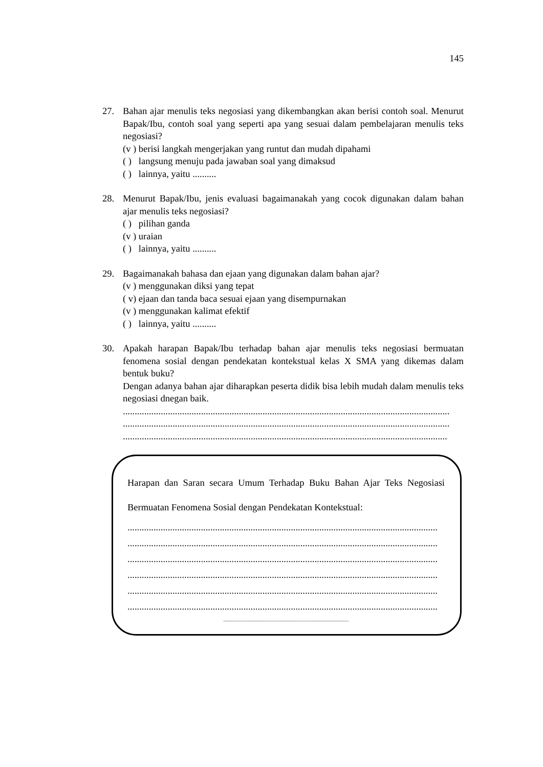145
27. Bahan ajar menulis teks negosiasi yang dikembangkan akan berisi contoh soal. Menurut Bapak/Ibu, contoh soal yang seperti apa yang sesuai dalam pembelajaran menulis teks negosiasi?
(v ) berisi langkah mengerjakan yang runtut dan mudah dipahami
( ) langsung menuju pada jawaban soal yang dimaksud
( ) lainnya, yaitu ..........
28. Menurut Bapak/Ibu, jenis evaluasi bagaimanakah yang cocok digunakan dalam bahan ajar menulis teks negosiasi?
( ) pilihan ganda
(v ) uraian
( ) lainnya, yaitu ..........
29. Bagaimanakah bahasa dan ejaan yang digunakan dalam bahan ajar?
(v ) menggunakan diksi yang tepat
( v) ejaan dan tanda baca sesuai ejaan yang disempurnakan
(v ) menggunakan kalimat efektif
( ) lainnya, yaitu ..........
30. Apakah harapan Bapak/Ibu terhadap bahan ajar menulis teks negosiasi bermuatan fenomena sosial dengan pendekatan kontekstual kelas X SMA yang dikemas dalam bentuk buku?
Dengan adanya bahan ajar diharapkan peserta didik bisa lebih mudah dalam menulis teks negosiasi dnegan baik.
..........................................................................................................................................
..........................................................................................................................................
.........................................................................................................................................
Harapan dan Saran secara Umum Terhadap Buku Bahan Ajar Teks Negosiasi Bermuatan Fenomena Sosial dengan Pendekatan Kontekstual:
...................................................................................................................................
...................................................................................................................................
...................................................................................................................................
...................................................................................................................................
...................................................................................................................................
...................................................................................................................................
..................................................................................................